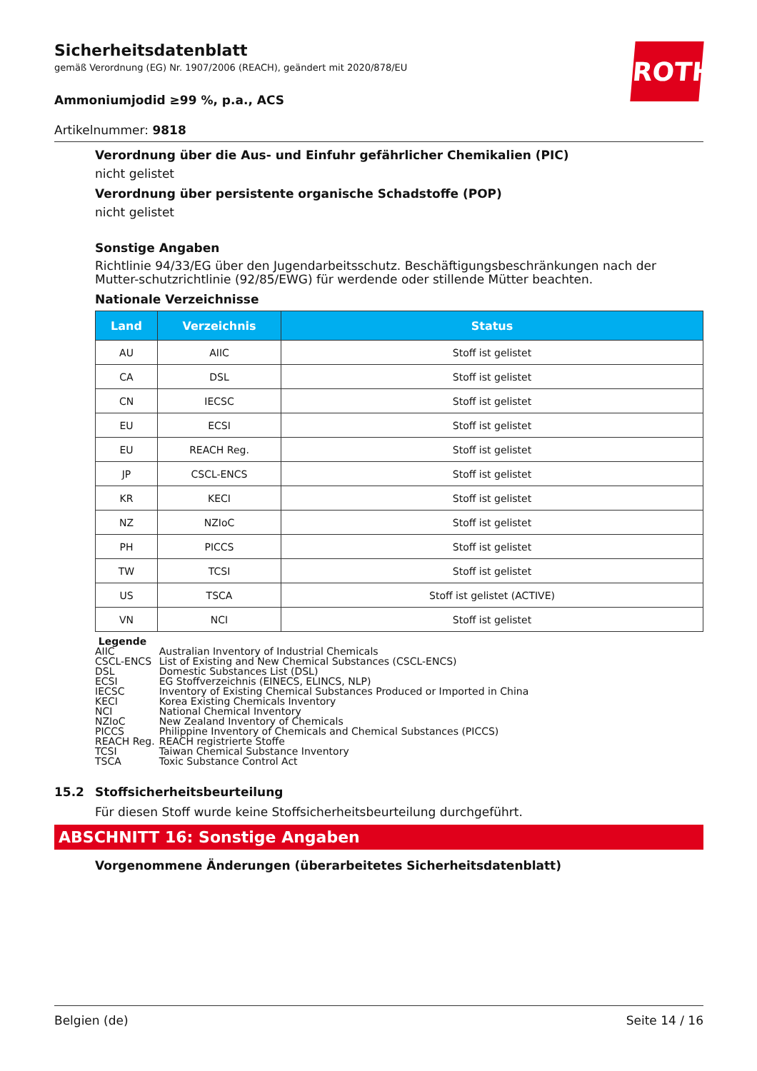ROTH
Sicherheitsdatenblatt
gemäß Verordnung (EG) Nr. 1907/2006 (REACH), geändert mit 2020/878/EU
Ammoniumjodid ≥99 %, p.a., ACS
Artikelnummer: 9818
Verordnung über die Aus- und Einfuhr gefährlicher Chemikalien (PIC)
nicht gelistet
Verordnung über persistente organische Schadstoffe (POP)
nicht gelistet
Sonstige Angaben
Richtlinie 94/33/EG über den Jugendarbeitsschutz. Beschäftigungsbeschränkungen nach der Mutter-schutzrichtlinie (92/85/EWG) für werdende oder stillende Mütter beachten.
Nationale Verzeichnisse
| Land | Verzeichnis | Status |
| --- | --- | --- |
| AU | AIIC | Stoff ist gelistet |
| CA | DSL | Stoff ist gelistet |
| CN | IECSC | Stoff ist gelistet |
| EU | ECSI | Stoff ist gelistet |
| EU | REACH Reg. | Stoff ist gelistet |
| JP | CSCL-ENCS | Stoff ist gelistet |
| KR | KECI | Stoff ist gelistet |
| NZ | NZIoC | Stoff ist gelistet |
| PH | PICCS | Stoff ist gelistet |
| TW | TCSI | Stoff ist gelistet |
| US | TSCA | Stoff ist gelistet (ACTIVE) |
| VN | NCI | Stoff ist gelistet |
Legende
| AIIC | Australian Inventory of Industrial Chemicals |
| CSCL-ENCS | List of Existing and New Chemical Substances (CSCL-ENCS) |
| DSL | Domestic Substances List (DSL) |
| ECSI | EG Stoffverzeichnis (EINECS, ELINCS, NLP) |
| IECSC | Inventory of Existing Chemical Substances Produced or Imported in China |
| KECI | Korea Existing Chemicals Inventory |
| NCI | National Chemical Inventory |
| NZIoC | New Zealand Inventory of Chemicals |
| PICCS | Philippine Inventory of Chemicals and Chemical Substances (PICCS) |
| REACH Reg. | REACH registrierte Stoffe |
| TCSI | Taiwan Chemical Substance Inventory |
| TSCA | Toxic Substance Control Act |
15.2 Stoffsicherheitsbeurteilung
Für diesen Stoff wurde keine Stoffsicherheitsbeurteilung durchgeführt.
ABSCHNITT 16: Sonstige Angaben
Vorgenommene Änderungen (überarbeitetes Sicherheitsdatenblatt)
Belgien (de) Seite 14 / 16